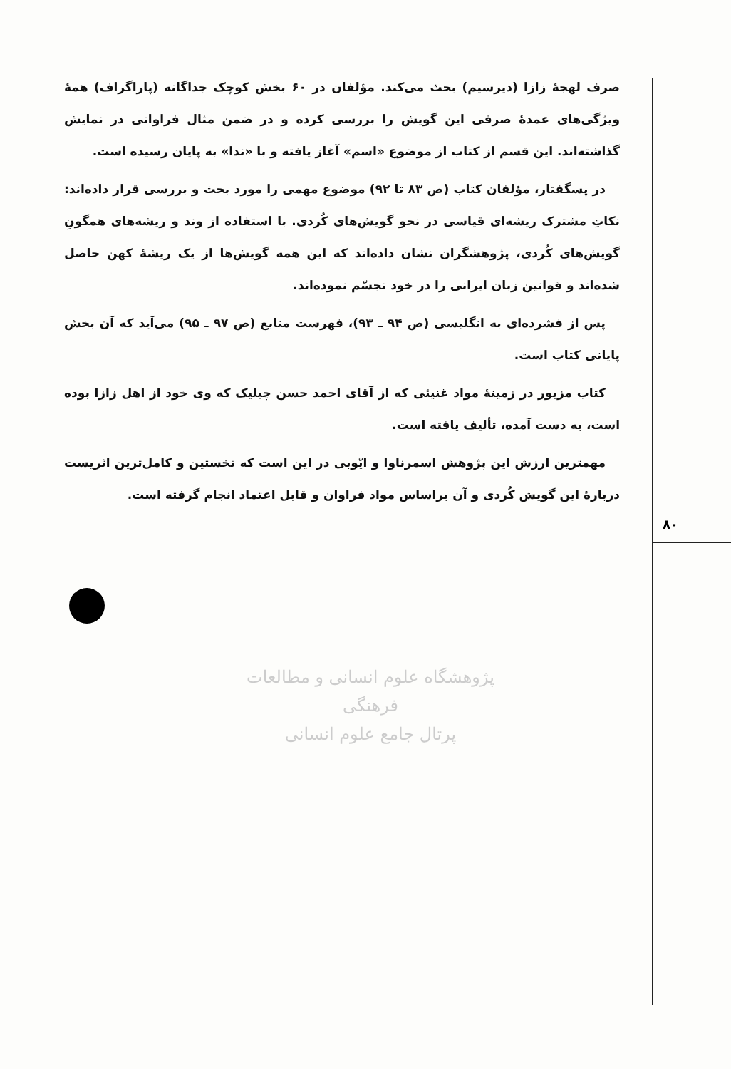صرف لهجهٔ زازا (دیرسیم) بحث می‌کند. مؤلفان در ۶۰ بخش کوچک جداگانه (پاراگراف) همهٔ ویژگی‌های عمدهٔ صرفی این گویش را بررسی کرده و در ضمن مثال فراوانی در نمایش گذاشته‌اند. این قسم از کتاب از موضوع «اسم» آغاز یافته و با «ندا» به پایان رسیده است.
در پسگفتار، مؤلفان کتاب (ص ۸۳ تا ۹۲) موضوع مهمی را مورد بحث و بررسی قرار داده‌اند: نکاتِ مشترک ریشه‌ای قیاسی در نحو گویش‌های کُردی. با استفاده از وند و ریشه‌های همگونِ گویش‌های کُردی، پژوهشگران نشان داده‌اند که این همه گویش‌ها از یک ریشهٔ کهن حاصل شده‌اند و قوانین زبان ایرانی را در خود تجسّم نموده‌اند.
پس از فشرده‌ای به انگلیسی (ص ۹۴ ـ ۹۳)، فهرست منابع (ص ۹۷ ـ ۹۵) می‌آید که آن بخش پایانی کتاب است.
کتاب مزبور در زمینهٔ مواد غنیئی که از آقای احمد حسن چیلیک که وی خود از اهل زازا بوده است، به دست آمده، تألیف یافته است.
مهمترین ارزش این پژوهش اسمرناوا و ایّوبی در این است که نخستین و کامل‌ترین اثریست دربارهٔ این گویش کُردی و آن براساس مواد فراوان و قابل اعتماد انجام گرفته است.
۸۰
پژوهشگاه علوم انسانی و مطالعات فرهنگی
پرتال جامع علوم انسانی